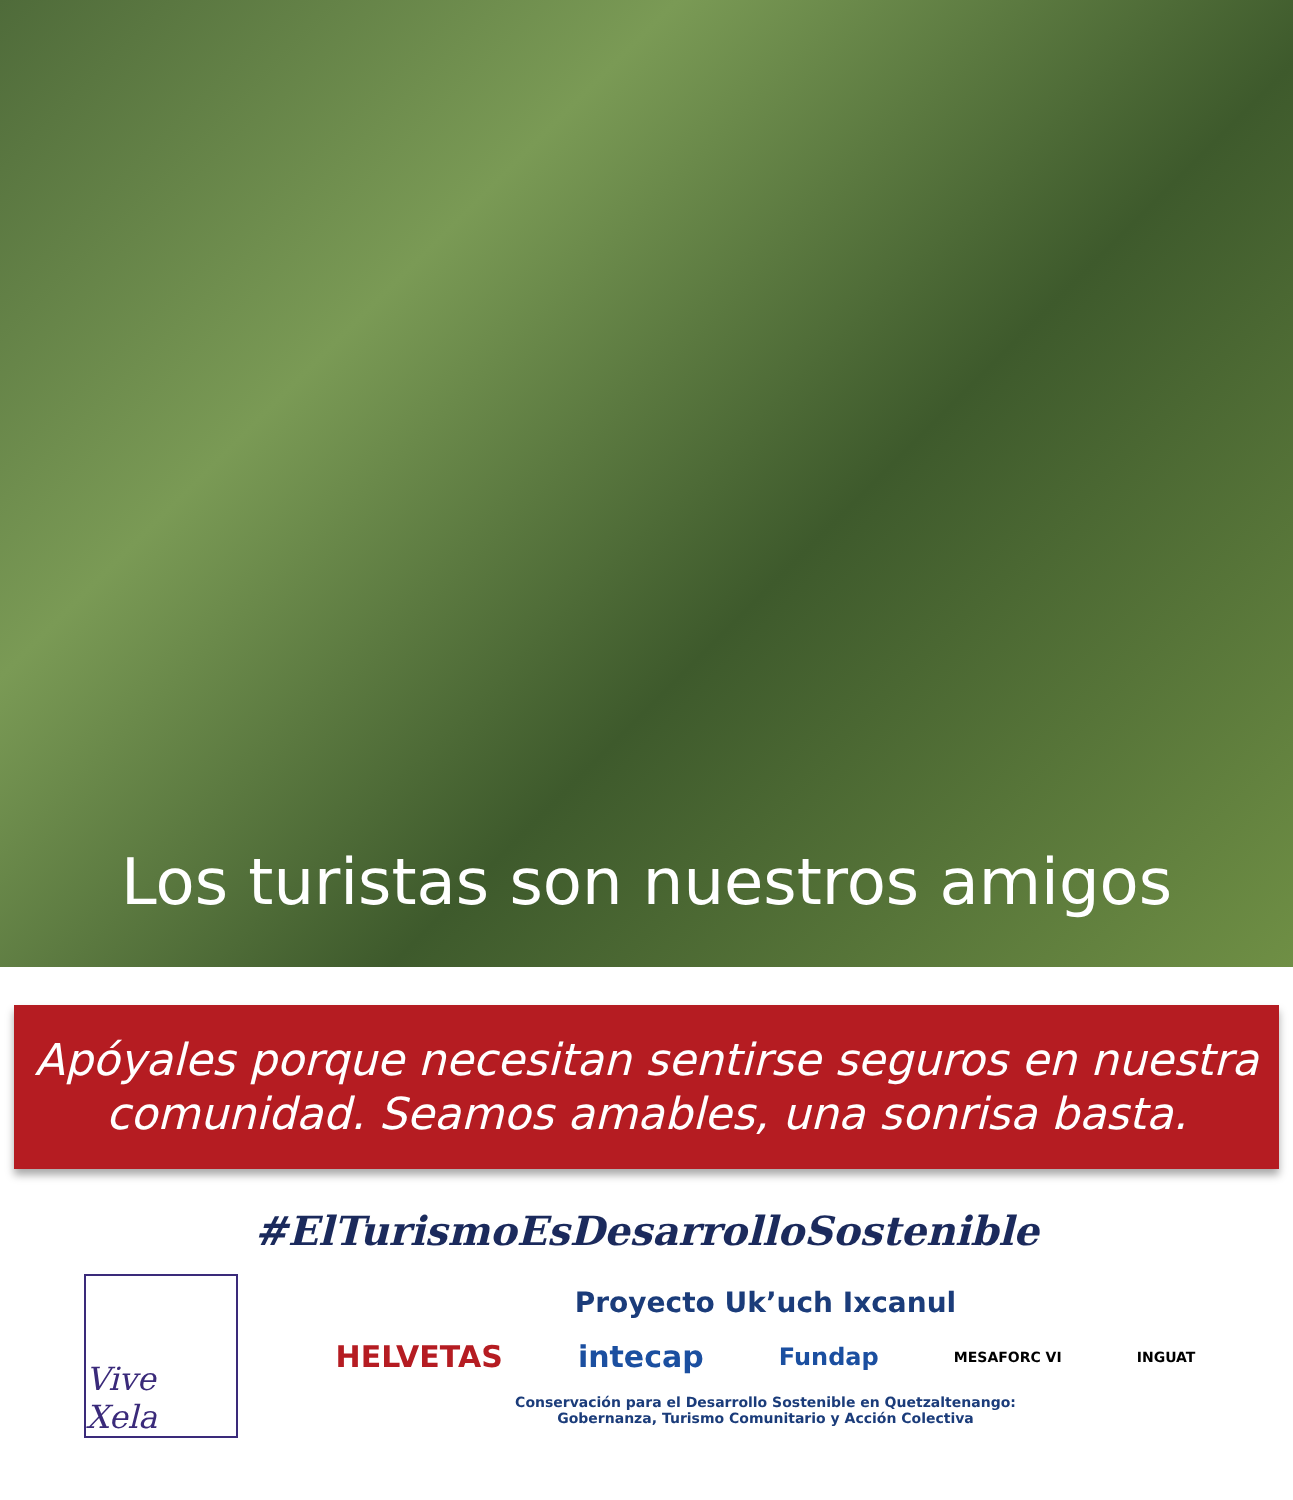Los turistas son nuestros amigos
Apóyales porque necesitan sentirse seguros en nuestra comunidad. Seamos amables, una sonrisa basta.
#ElTurismoEsDesarrolloSostenible
Vive Xela
Proyecto Uk’uch Ixcanul
HELVETAS intecap Fundap MESAFORC VI INGUAT
Conservación para el Desarrollo Sostenible en Quetzaltenango:
Gobernanza, Turismo Comunitario y Acción Colectiva